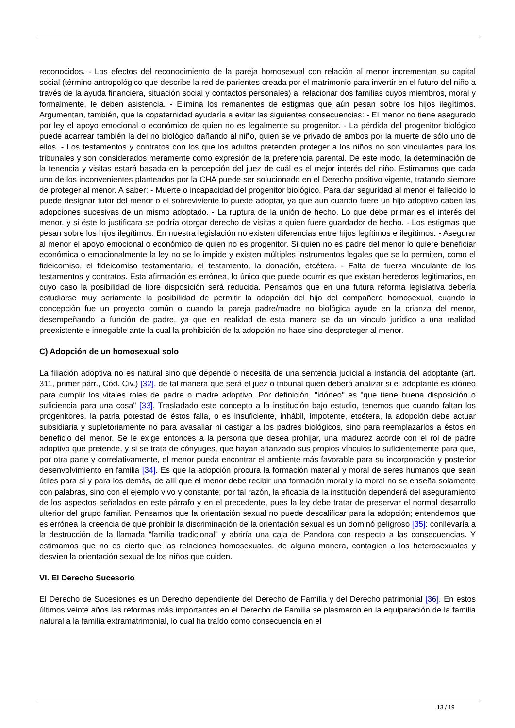reconocidos. - Los efectos del reconocimiento de la pareja homosexual con relación al menor incrementan su capital social (término antropológico que describe la red de parientes creada por el matrimonio para invertir en el futuro del niño a través de la ayuda financiera, situación social y contactos personales) al relacionar dos familias cuyos miembros, moral y formalmente, le deben asistencia. - Elimina los remanentes de estigmas que aún pesan sobre los hijos ilegítimos. Argumentan, también, que la copaternidad ayudaría a evitar las siguientes consecuencias: - El menor no tiene asegurado por ley el apoyo emocional o económico de quien no es legalmente su progenitor. - La pérdida del progenitor biológico puede acarrear también la del no biológico dañando al niño, quien se ve privado de ambos por la muerte de sólo uno de ellos. - Los testamentos y contratos con los que los adultos pretenden proteger a los niños no son vinculantes para los tribunales y son considerados meramente como expresión de la preferencia parental. De este modo, la determinación de la tenencia y visitas estará basada en la percepción del juez de cuál es el mejor interés del niño. Estimamos que cada uno de los inconvenientes planteados por la CHA puede ser solucionado en el Derecho positivo vigente, tratando siempre de proteger al menor. A saber: - Muerte o incapacidad del progenitor biológico. Para dar seguridad al menor el fallecido lo puede designar tutor del menor o el sobreviviente lo puede adoptar, ya que aun cuando fuere un hijo adoptivo caben las adopciones sucesivas de un mismo adoptado. - La ruptura de la unión de hecho. Lo que debe primar es el interés del menor, y si éste lo justificara se podría otorgar derecho de visitas a quien fuere guardador de hecho. - Los estigmas que pesan sobre los hijos ilegítimos. En nuestra legislación no existen diferencias entre hijos legítimos e ilegítimos. - Asegurar al menor el apoyo emocional o económico de quien no es progenitor. Si quien no es padre del menor lo quiere beneficiar económica o emocionalmente la ley no se lo impide y existen múltiples instrumentos legales que se lo permiten, como el fideicomiso, el fideicomiso testamentario, el testamento, la donación, etcétera. - Falta de fuerza vinculante de los testamentos y contratos. Esta afirmación es errónea, lo único que puede ocurrir es que existan herederos legitimarios, en cuyo caso la posibilidad de libre disposición será reducida. Pensamos que en una futura reforma legislativa debería estudiarse muy seriamente la posibilidad de permitir la adopción del hijo del compañero homosexual, cuando la concepción fue un proyecto común o cuando la pareja padre/madre no biológica ayude en la crianza del menor, desempeñando la función de padre, ya que en realidad de esta manera se da un vínculo jurídico a una realidad preexistente e innegable ante la cual la prohibición de la adopción no hace sino desproteger al menor.
C) Adopción de un homosexual solo
La filiación adoptiva no es natural sino que depende o necesita de una sentencia judicial a instancia del adoptante (art. 311, primer párr., Cód. Civ.) [32], de tal manera que será el juez o tribunal quien deberá analizar si el adoptante es idóneo para cumplir los vitales roles de padre o madre adoptivo. Por definición, "idóneo" es "que tiene buena disposición o suficiencia para una cosa" [33]. Trasladado este concepto a la institución bajo estudio, tenemos que cuando faltan los progenitores, la patria potestad de éstos falla, o es insuficiente, inhábil, impotente, etcétera, la adopción debe actuar subsidiaria y supletoriamente no para avasallar ni castigar a los padres biológicos, sino para reemplazarlos a éstos en beneficio del menor. Se le exige entonces a la persona que desea prohijar, una madurez acorde con el rol de padre adoptivo que pretende, y si se trata de cónyuges, que hayan afianzado sus propios vínculos lo suficientemente para que, por otra parte y correlativamente, el menor pueda encontrar el ambiente más favorable para su incorporación y posterior desenvolvimiento en familia [34]. Es que la adopción procura la formación material y moral de seres humanos que sean útiles para sí y para los demás, de allí que el menor debe recibir una formación moral y la moral no se enseña solamente con palabras, sino con el ejemplo vivo y constante; por tal razón, la eficacia de la institución dependerá del aseguramiento de los aspectos señalados en este párrafo y en el precedente, pues la ley debe tratar de preservar el normal desarrollo ulterior del grupo familiar. Pensamos que la orientación sexual no puede descalificar para la adopción; entendemos que es errónea la creencia de que prohibir la discriminación de la orientación sexual es un dominó peligroso [35]: conllevaría a la destrucción de la llamada "familia tradicional" y abriría una caja de Pandora con respecto a las consecuencias. Y estimamos que no es cierto que las relaciones homosexuales, de alguna manera, contagien a los heterosexuales y desvíen la orientación sexual de los niños que cuiden.
VI. El Derecho Sucesorio
El Derecho de Sucesiones es un Derecho dependiente del Derecho de Familia y del Derecho patrimonial [36]. En estos últimos veinte años las reformas más importantes en el Derecho de Familia se plasmaron en la equiparación de la familia natural a la familia extramatrimonial, lo cual ha traído como consecuencia en el
13 / 19